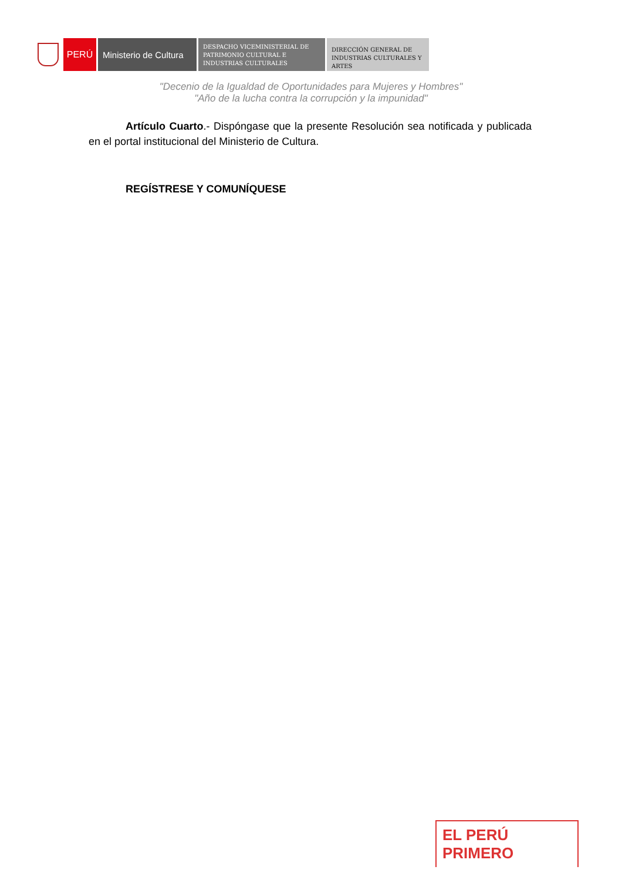PERÚ Ministerio de Cultura
DESPACHO VICEMINISTERIAL DE PATRIMONIO CULTURAL E INDUSTRIAS CULTURALES
DIRECCIÓN GENERAL DE INDUSTRIAS CULTURALES Y ARTES
"Decenio de la Igualdad de Oportunidades para Mujeres y Hombres"
"Año de la lucha contra la corrupción y la impunidad"
Artículo Cuarto.- Dispóngase que la presente Resolución sea notificada y publicada en el portal institucional del Ministerio de Cultura.
REGÍSTRESE Y COMUNÍQUESE
EL PERÚ PRIMERO